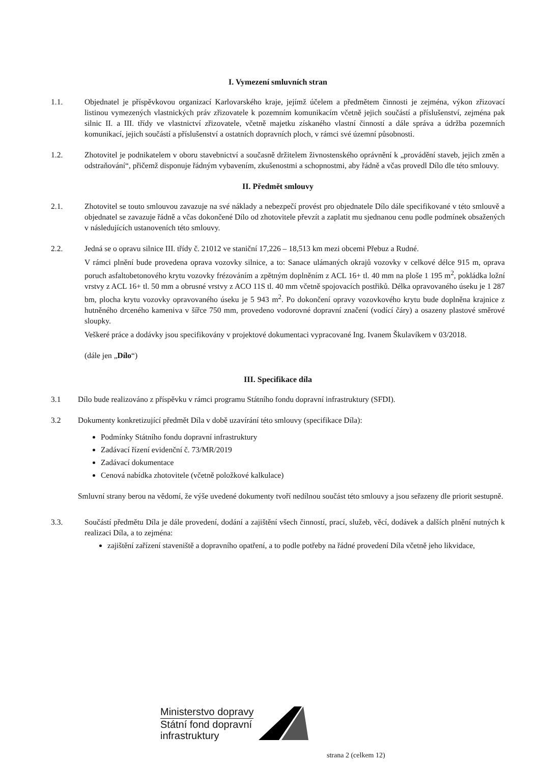I. Vymezení smluvních stran
1.1. Objednatel je příspěvkovou organizací Karlovarského kraje, jejímž účelem a předmětem činnosti je zejména, výkon zřizovací listinou vymezených vlastnických práv zřizovatele k pozemním komunikacím včetně jejich součástí a příslušenství, zejména pak silnic II. a III. třídy ve vlastnictví zřizovatele, včetně majetku získaného vlastní činností a dále správa a údržba pozemních komunikací, jejich součástí a příslušenství a ostatních dopravních ploch, v rámci své územní působnosti.
1.2. Zhotovitel je podnikatelem v oboru stavebnictví a současně držitelem živnostenského oprávnění k „provádění staveb, jejich změn a odstraňování“, přičemž disponuje řádným vybavením, zkušenostmi a schopnostmi, aby řádně a včas provedl Dílo dle této smlouvy.
II. Předmět smlouvy
2.1. Zhotovitel se touto smlouvou zavazuje na své náklady a nebezpečí provést pro objednatele Dílo dále specifikované v této smlouvě a objednatel se zavazuje řádně a včas dokončené Dílo od zhotovitele převzít a zaplatit mu sjednanou cenu podle podmínek obsažených v následujících ustanoveních této smlouvy.
2.2. Jedná se o opravu silnice III. třídy č. 21012 ve staniční 17,226 – 18,513 km mezi obcemi Přebuz a Rudné.
V rámci plnění bude provedena oprava vozovky silnice, a to: Sanace ulámaných okrajů vozovky v celkové délce 915 m, oprava poruch asfaltobetonového krytu vozovky frézováním a zpětným doplněním z ACL 16+ tl. 40 mm na ploše 1 195 m<sup>2</sup>, pokládka ložní vrstvy z ACL 16+ tl. 50 mm a obrusné vrstvy z ACO 11S tl. 40 mm včetně spojovacích postřiků. Délka opravovaného úseku je 1 287 bm, plocha krytu vozovky opravovaného úseku je 5 943 m<sup>2</sup>. Po dokončení opravy vozovkového krytu bude doplněna krajnice z hutněného drceného kameniva v šířce 750 mm, provedeno vodorovné dopravní značení (vodící čáry) a osazeny plastové směrové sloupky.
Veškeré práce a dodávky jsou specifikovány v projektové dokumentaci vypracované Ing. Ivanem Škulavíkem v 03/2018.
(dále jen „Dílo“)
III. Specifikace díla
3.1 Dílo bude realizováno z příspěvku v rámci programu Státního fondu dopravní infrastruktury (SFDI).
3.2 Dokumenty konkretizující předmět Díla v době uzavírání této smlouvy (specifikace Díla):
Podmínky Státního fondu dopravní infrastruktury
Zadávací řízení evidenční č. 73/MR/2019
Zadávací dokumentace
Cenová nabídka zhotovitele (včetně položkové kalkulace)
Smluvní strany berou na vědomí, že výše uvedené dokumenty tvoří nedílnou součást této smlouvy a jsou seřazeny dle priorit sestupně.
3.3. Součástí předmětu Díla je dále provedení, dodání a zajištění všech činností, prací, služeb, věcí, dodávek a dalších plnění nutných k realizaci Díla, a to zejména:
zajištění zařízení staveniště a dopravního opatření, a to podle potřeby na řádné provedení Díla včetně jeho likvidace,
Ministerstvo dopravy
Státní fond dopravní
infrastruktury
strana 2 (celkem 12)